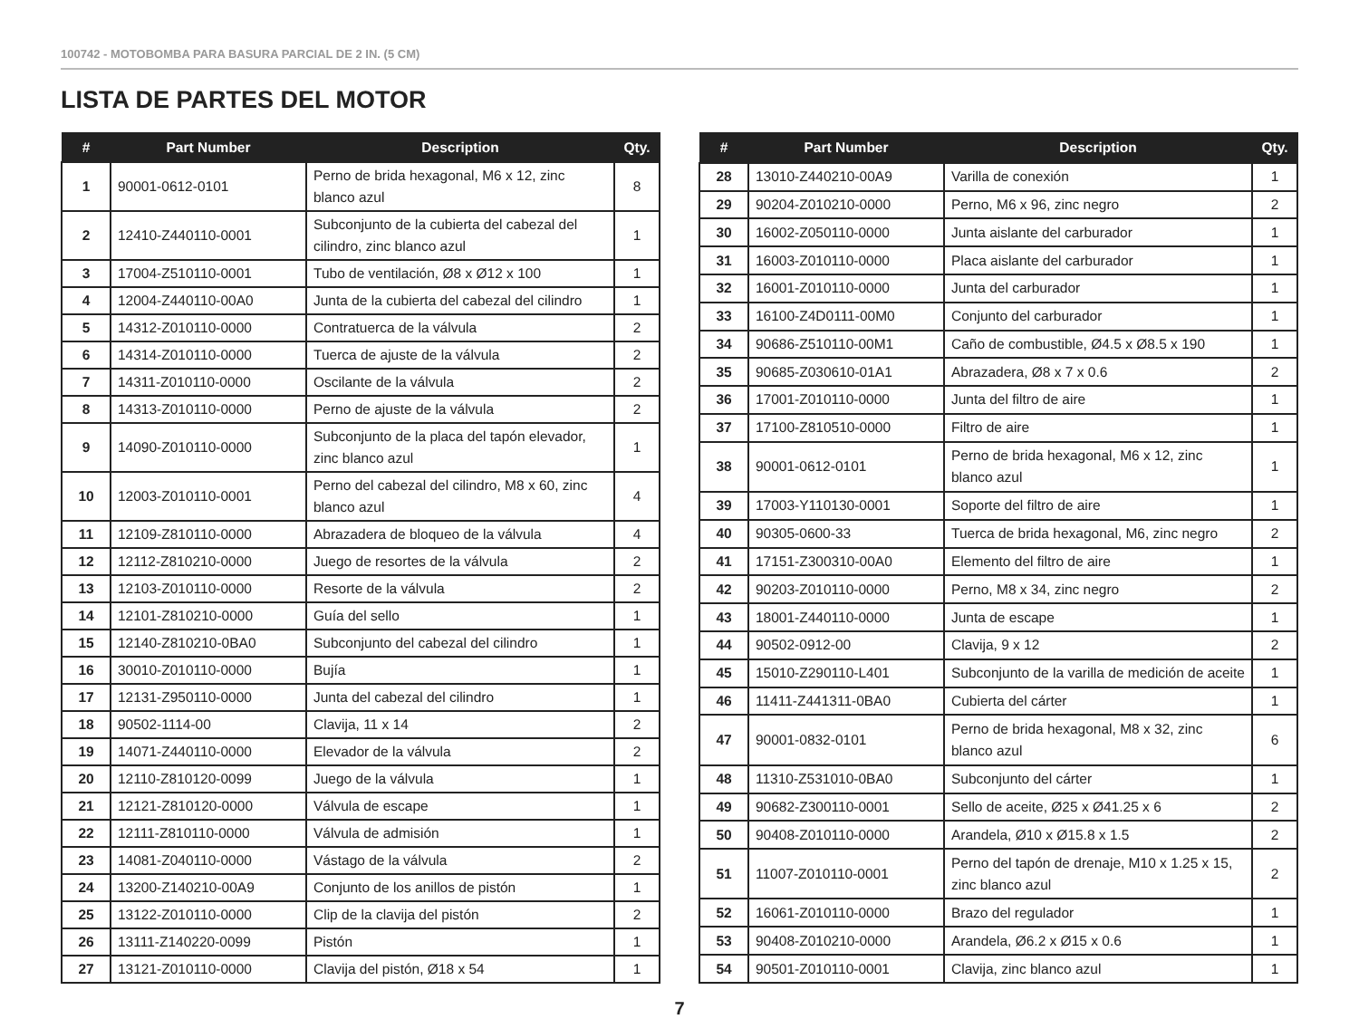100742 - MOTOBOMBA PARA BASURA PARCIAL DE 2 IN. (5 CM)
LISTA DE PARTES DEL MOTOR
| # | Part Number | Description | Qty. |
| --- | --- | --- | --- |
| 1 | 90001-0612-0101 | Perno de brida hexagonal, M6 x 12, zinc blanco azul | 8 |
| 2 | 12410-Z440110-0001 | Subconjunto de la cubierta del cabezal del cilindro, zinc blanco azul | 1 |
| 3 | 17004-Z510110-0001 | Tubo de ventilación, Ø8 x Ø12 x 100 | 1 |
| 4 | 12004-Z440110-00A0 | Junta de la cubierta del cabezal del cilindro | 1 |
| 5 | 14312-Z010110-0000 | Contratuerca de la válvula | 2 |
| 6 | 14314-Z010110-0000 | Tuerca de ajuste de la válvula | 2 |
| 7 | 14311-Z010110-0000 | Oscilante de la válvula | 2 |
| 8 | 14313-Z010110-0000 | Perno de ajuste de la válvula | 2 |
| 9 | 14090-Z010110-0000 | Subconjunto de la placa del tapón elevador, zinc blanco azul | 1 |
| 10 | 12003-Z010110-0001 | Perno del cabezal del cilindro, M8 x 60, zinc blanco azul | 4 |
| 11 | 12109-Z810110-0000 | Abrazadera de bloqueo de la válvula | 4 |
| 12 | 12112-Z810210-0000 | Juego de resortes de la válvula | 2 |
| 13 | 12103-Z010110-0000 | Resorte de la válvula | 2 |
| 14 | 12101-Z810210-0000 | Guía del sello | 1 |
| 15 | 12140-Z810210-0BA0 | Subconjunto del cabezal del cilindro | 1 |
| 16 | 30010-Z010110-0000 | Bujía | 1 |
| 17 | 12131-Z950110-0000 | Junta del cabezal del cilindro | 1 |
| 18 | 90502-1114-00 | Clavija, 11 x 14 | 2 |
| 19 | 14071-Z440110-0000 | Elevador de la válvula | 2 |
| 20 | 12110-Z810120-0099 | Juego de la válvula | 1 |
| 21 | 12121-Z810120-0000 | Válvula de escape | 1 |
| 22 | 12111-Z810110-0000 | Válvula de admisión | 1 |
| 23 | 14081-Z040110-0000 | Vástago de la válvula | 2 |
| 24 | 13200-Z140210-00A9 | Conjunto de los anillos de pistón | 1 |
| 25 | 13122-Z010110-0000 | Clip de la clavija del pistón | 2 |
| 26 | 13111-Z140220-0099 | Pistón | 1 |
| 27 | 13121-Z010110-0000 | Clavija del pistón, Ø18 x 54 | 1 |
| # | Part Number | Description | Qty. |
| --- | --- | --- | --- |
| 28 | 13010-Z440210-00A9 | Varilla de conexión | 1 |
| 29 | 90204-Z010210-0000 | Perno, M6 x 96, zinc negro | 2 |
| 30 | 16002-Z050110-0000 | Junta aislante del carburador | 1 |
| 31 | 16003-Z010110-0000 | Placa aislante del carburador | 1 |
| 32 | 16001-Z010110-0000 | Junta del carburador | 1 |
| 33 | 16100-Z4D0111-00M0 | Conjunto del carburador | 1 |
| 34 | 90686-Z510110-00M1 | Caño de combustible, Ø4.5 x Ø8.5 x 190 | 1 |
| 35 | 90685-Z030610-01A1 | Abrazadera, Ø8 x 7 x 0.6 | 2 |
| 36 | 17001-Z010110-0000 | Junta del filtro de aire | 1 |
| 37 | 17100-Z810510-0000 | Filtro de aire | 1 |
| 38 | 90001-0612-0101 | Perno de brida hexagonal, M6 x 12, zinc blanco azul | 1 |
| 39 | 17003-Y110130-0001 | Soporte del filtro de aire | 1 |
| 40 | 90305-0600-33 | Tuerca de brida hexagonal, M6, zinc negro | 2 |
| 41 | 17151-Z300310-00A0 | Elemento del filtro de aire | 1 |
| 42 | 90203-Z010110-0000 | Perno, M8 x 34, zinc negro | 2 |
| 43 | 18001-Z440110-0000 | Junta de escape | 1 |
| 44 | 90502-0912-00 | Clavija, 9 x 12 | 2 |
| 45 | 15010-Z290110-L401 | Subconjunto de la varilla de medición de aceite | 1 |
| 46 | 11411-Z441311-0BA0 | Cubierta del cárter | 1 |
| 47 | 90001-0832-0101 | Perno de brida hexagonal, M8 x 32, zinc blanco azul | 6 |
| 48 | 11310-Z531010-0BA0 | Subconjunto del cárter | 1 |
| 49 | 90682-Z300110-0001 | Sello de aceite, Ø25 x Ø41.25 x 6 | 2 |
| 50 | 90408-Z010110-0000 | Arandela, Ø10 x Ø15.8 x 1.5 | 2 |
| 51 | 11007-Z010110-0001 | Perno del tapón de drenaje, M10 x 1.25 x 15, zinc blanco azul | 2 |
| 52 | 16061-Z010110-0000 | Brazo del regulador | 1 |
| 53 | 90408-Z010210-0000 | Arandela, Ø6.2 x Ø15 x 0.6 | 1 |
| 54 | 90501-Z010110-0001 | Clavija, zinc blanco azul | 1 |
7